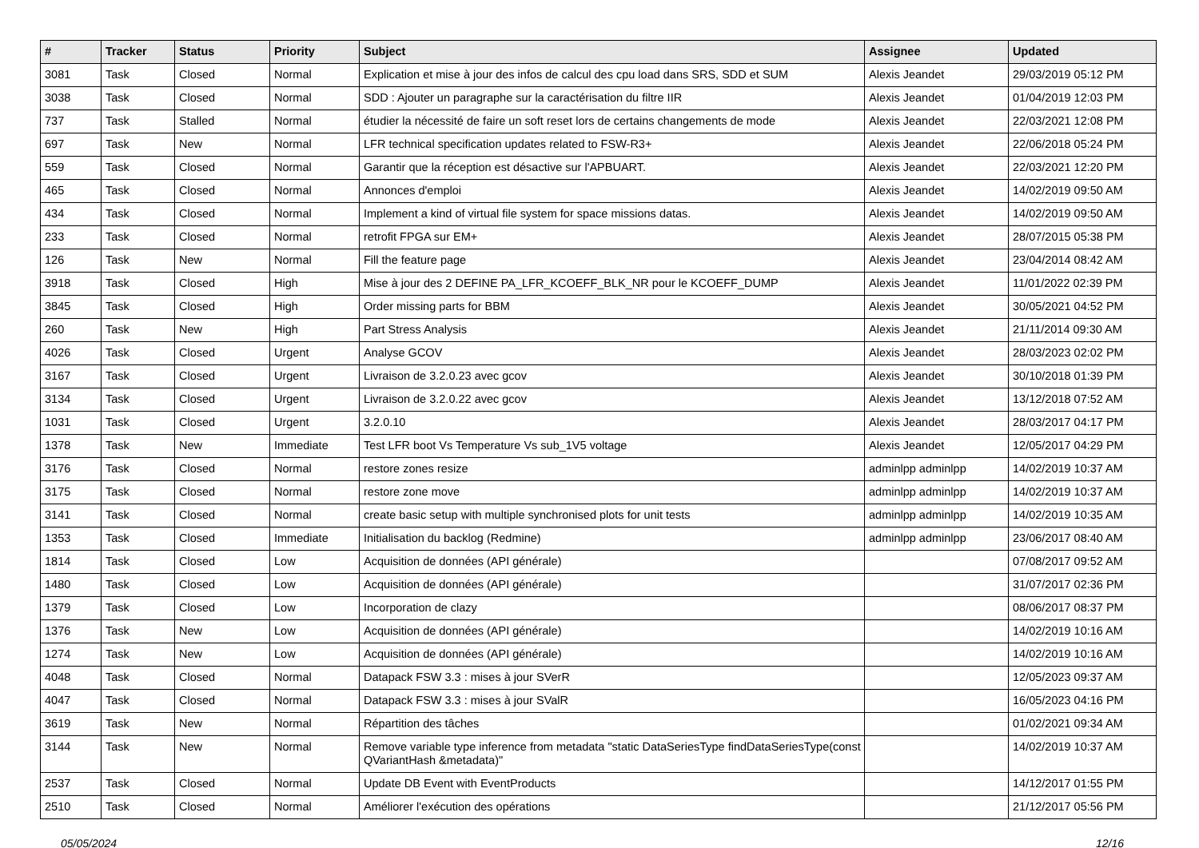| # | Tracker | Status | Priority | Subject | Assignee | Updated |
| --- | --- | --- | --- | --- | --- | --- |
| 3081 | Task | Closed | Normal | Explication et mise à jour des infos de calcul des cpu load dans SRS, SDD et SUM | Alexis Jeandet | 29/03/2019 05:12 PM |
| 3038 | Task | Closed | Normal | SDD : Ajouter un paragraphe sur la caractérisation du filtre IIR | Alexis Jeandet | 01/04/2019 12:03 PM |
| 737 | Task | Stalled | Normal | étudier la nécessité de faire un soft reset lors de certains changements de mode | Alexis Jeandet | 22/03/2021 12:08 PM |
| 697 | Task | New | Normal | LFR technical specification updates related to FSW-R3+ | Alexis Jeandet | 22/06/2018 05:24 PM |
| 559 | Task | Closed | Normal | Garantir que la réception est désactive sur l'APBUART. | Alexis Jeandet | 22/03/2021 12:20 PM |
| 465 | Task | Closed | Normal | Annonces d'emploi | Alexis Jeandet | 14/02/2019 09:50 AM |
| 434 | Task | Closed | Normal | Implement a kind of virtual file system for space missions datas. | Alexis Jeandet | 14/02/2019 09:50 AM |
| 233 | Task | Closed | Normal | retrofit FPGA sur EM+ | Alexis Jeandet | 28/07/2015 05:38 PM |
| 126 | Task | New | Normal | Fill the feature page | Alexis Jeandet | 23/04/2014 08:42 AM |
| 3918 | Task | Closed | High | Mise à jour des 2 DEFINE PA_LFR_KCOEFF_BLK_NR pour le KCOEFF_DUMP | Alexis Jeandet | 11/01/2022 02:39 PM |
| 3845 | Task | Closed | High | Order missing parts for BBM | Alexis Jeandet | 30/05/2021 04:52 PM |
| 260 | Task | New | High | Part Stress Analysis | Alexis Jeandet | 21/11/2014 09:30 AM |
| 4026 | Task | Closed | Urgent | Analyse GCOV | Alexis Jeandet | 28/03/2023 02:02 PM |
| 3167 | Task | Closed | Urgent | Livraison de 3.2.0.23 avec gcov | Alexis Jeandet | 30/10/2018 01:39 PM |
| 3134 | Task | Closed | Urgent | Livraison de 3.2.0.22 avec gcov | Alexis Jeandet | 13/12/2018 07:52 AM |
| 1031 | Task | Closed | Urgent | 3.2.0.10 | Alexis Jeandet | 28/03/2017 04:17 PM |
| 1378 | Task | New | Immediate | Test LFR boot Vs Temperature Vs sub_1V5 voltage | Alexis Jeandet | 12/05/2017 04:29 PM |
| 3176 | Task | Closed | Normal | restore zones resize | adminlpp adminlpp | 14/02/2019 10:37 AM |
| 3175 | Task | Closed | Normal | restore zone move | adminlpp adminlpp | 14/02/2019 10:37 AM |
| 3141 | Task | Closed | Normal | create basic setup with multiple synchronised plots for unit tests | adminlpp adminlpp | 14/02/2019 10:35 AM |
| 1353 | Task | Closed | Immediate | Initialisation du backlog (Redmine) | adminlpp adminlpp | 23/06/2017 08:40 AM |
| 1814 | Task | Closed | Low | Acquisition de données (API générale) | | 07/08/2017 09:52 AM |
| 1480 | Task | Closed | Low | Acquisition de données (API générale) | | 31/07/2017 02:36 PM |
| 1379 | Task | Closed | Low | Incorporation de clazy | | 08/06/2017 08:37 PM |
| 1376 | Task | New | Low | Acquisition de données (API générale) | | 14/02/2019 10:16 AM |
| 1274 | Task | New | Low | Acquisition de données (API générale) | | 14/02/2019 10:16 AM |
| 4048 | Task | Closed | Normal | Datapack FSW 3.3 : mises à jour SVerR | | 12/05/2023 09:37 AM |
| 4047 | Task | Closed | Normal | Datapack FSW 3.3 : mises à jour SValR | | 16/05/2023 04:16 PM |
| 3619 | Task | New | Normal | Répartition des tâches | | 01/02/2021 09:34 AM |
| 3144 | Task | New | Normal | Remove variable type inference from metadata "static DataSeriesType findDataSeriesType(const QVariantHash &metadata)" | | 14/02/2019 10:37 AM |
| 2537 | Task | Closed | Normal | Update DB Event with EventProducts | | 14/12/2017 01:55 PM |
| 2510 | Task | Closed | Normal | Améliorer l'exécution des opérations | | 21/12/2017 05:56 PM |
05/05/2024 12/16